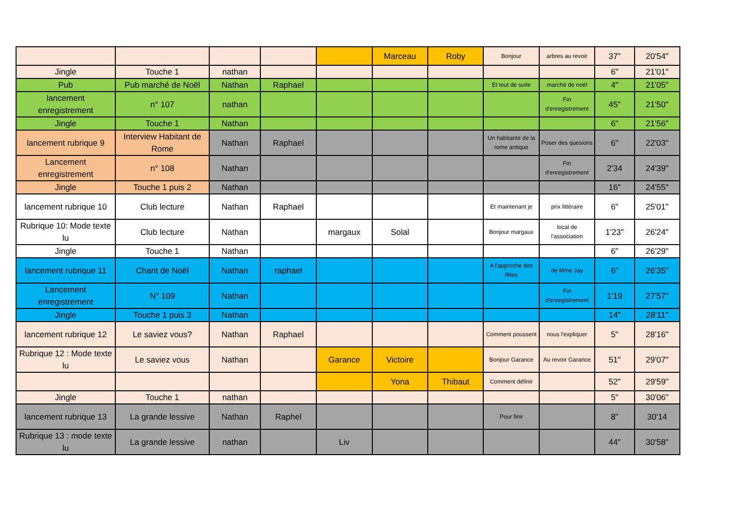| | | | | | Marceau | Roby | Bonjour | arbres au revoir | 37" | 20'54" |
| Jingle | Touche 1 | nathan | | | | | | | 6" | 21'01" |
| Pub | Pub marché de Noël | Nathan | Raphael | | | | Et tout de suite | marché de noël | 4" | 21'05" |
| lancement enregistrement | n° 107 | nathan | | | | | | Fin d'enregistrement | 45" | 21'50" |
| Jingle | Touche 1 | Nathan | | | | | | | 6" | 21'56" |
| lancement rubrique 9 | Interview Habitant de Rome | Nathan | Raphael | | | | Un habitante de la rome antique | Poser des quesions | 6" | 22'03" |
| Lancement enregistrement | n° 108 | Nathan | | | | | | Fin d'enregistrement | 2'34 | 24'39" |
| Jingle | Touche 1 puis 2 | Nathan | | | | | | | 16" | 24'55" |
| lancement rubrique 10 | Club lecture | Nathan | Raphael | | | | Et maintenant je | prix littéraire | 6" | 25'01" |
| Rubrique 10: Mode texte lu | Club lecture | Nathan | | margaux | Solal | | Bonjour margaux | local de l'association | 1'23" | 26'24" |
| Jingle | Touche 1 | Nathan | | | | | | | 6" | 26'29" |
| lancement rubrique 11 | Chant de Noël | Nathan | raphael | | | | A l'approche des fêtes | de Mme Jay | 6" | 26'35" |
| Lancement enregistrement | N° 109 | Nathan | | | | | | Fin d'enregistrement | 1'19 | 27'57" |
| Jingle | Touche 1 puis 3 | Nathan | | | | | | | 14" | 28'11" |
| lancement rubrique 12 | Le saviez vous? | Nathan | Raphael | | | | Comment poussent | nous l'expliquer | 5" | 28'16" |
| Rubrique 12 : Mode texte lu | Le saviez vous | Nathan | | Garance | Victoire | | Bonjour Garance | Au revoir Garance | 51" | 29'07" |
| | | | | | Yona | Thibaut | Comment définir | | 52" | 29'59" |
| Jingle | Touche 1 | nathan | | | | | | | 5" | 30'06" |
| lancement rubrique 13 | La grande lessive | Nathan | Raphel | | | | Pour finir | | 8" | 30'14 |
| Rubrique 13 : mode texte lu | La grande lessive | nathan | | Liv | | | | | 44" | 30'58" |